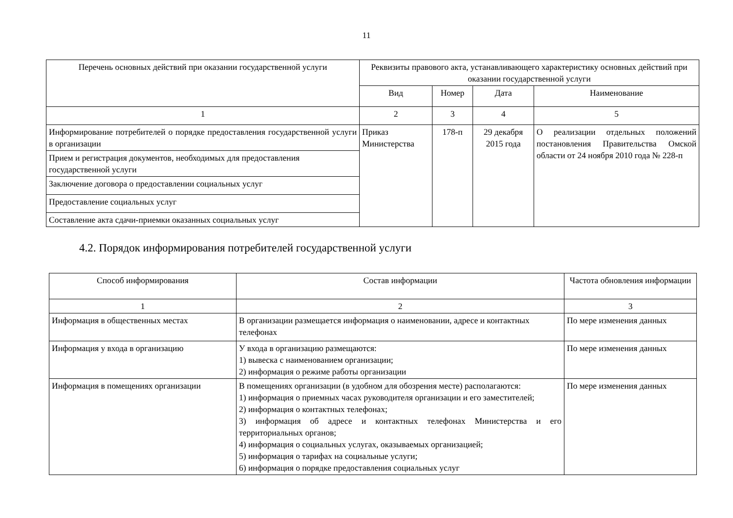11
| Перечень основных действий при оказании государственной услуги | Реквизиты правового акта, устанавливающего характеристику основных действий при оказании государственной услуги | | | |
| --- | --- | --- | --- | --- |
| | Вид | Номер | Дата | Наименование |
| 1 | 2 | 3 | 4 | 5 |
| Информирование потребителей о порядке предоставления государственной услуги в организации | Приказ Министерства | 178-п | 29 декабря 2015 года | О реализации отдельных положений постановления Правительства Омской области от 24 ноября 2010 года № 228-п |
| Прием и регистрация документов, необходимых для предоставления государственной услуги | | | | |
| Заключение договора о предоставлении социальных услуг | | | | |
| Предоставление социальных услуг | | | | |
| Составление акта сдачи-приемки оказанных социальных услуг | | | | |
4.2. Порядок информирования потребителей государственной услуги
| Способ информирования | Состав информации | Частота обновления информации |
| --- | --- | --- |
| 1 | 2 | 3 |
| Информация в общественных местах | В организации размещается информация о наименовании, адресе и контактных телефонах | По мере изменения данных |
| Информация у входа в организацию | У входа в организацию размещаются: 1) вывеска с наименованием организации; 2) информация о режиме работы организации | По мере изменения данных |
| Информация в помещениях организации | В помещениях организации (в удобном для обозрения месте) располагаются: 1) информация о приемных часах руководителя организации и его заместителей; 2) информация о контактных телефонах; 3) информация об адресе и контактных телефонах Министерства и его территориальных органов; 4) информация о социальных услугах, оказываемых организацией; 5) информация о тарифах на социальные услуги; 6) информация о порядке предоставления социальных услуг | По мере изменения данных |